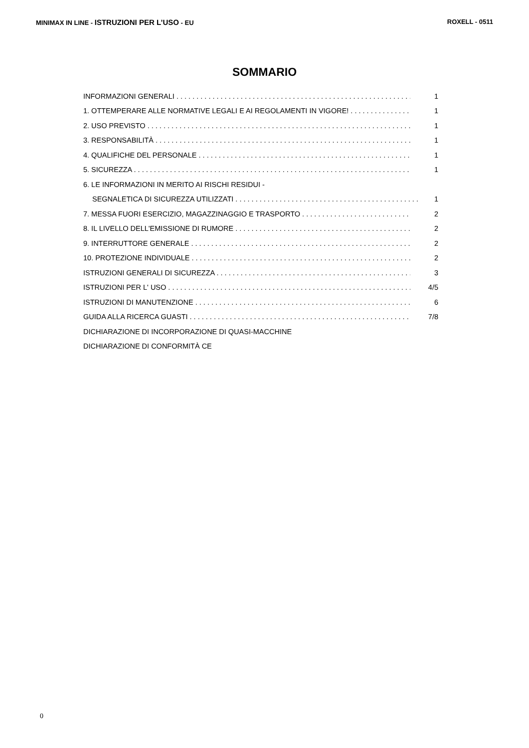MINIMAX IN LINE - ISTRUZIONI PER L’USO - EU ROXELL - 0511
SOMMARIO
INFORMAZIONI GENERALI 1
1. OTTEMPERARE ALLE NORMATIVE LEGALI E AI REGOLAMENTI IN VIGORE! 1
2. USO PREVISTO 1
3. RESPONSABILITÀ 1
4. QUALIFICHE DEL PERSONALE 1
5. SICUREZZA 1
6. LE INFORMAZIONI IN MERITO AI RISCHI RESIDUI -
SEGNALETICA DI SICUREZZA UTILIZZATI 1
7. MESSA FUORI ESERCIZIO, MAGAZZINAGGIO E TRASPORTO 2
8. IL LIVELLO DELL'EMISSIONE DI RUMORE 2
9. INTERRUTTORE GENERALE 2
10. PROTEZIONE INDIVIDUALE 2
ISTRUZIONI GENERALI DI SICUREZZA 3
ISTRUZIONI PER L' USO 4/5
ISTRUZIONI DI MANUTENZIONE 6
GUIDA ALLA RICERCA GUASTI 7/8
DICHIARAZIONE DI INCORPORAZIONE DI QUASI-MACCHINE
DICHIARAZIONE DI CONFORMITÀ CE
0